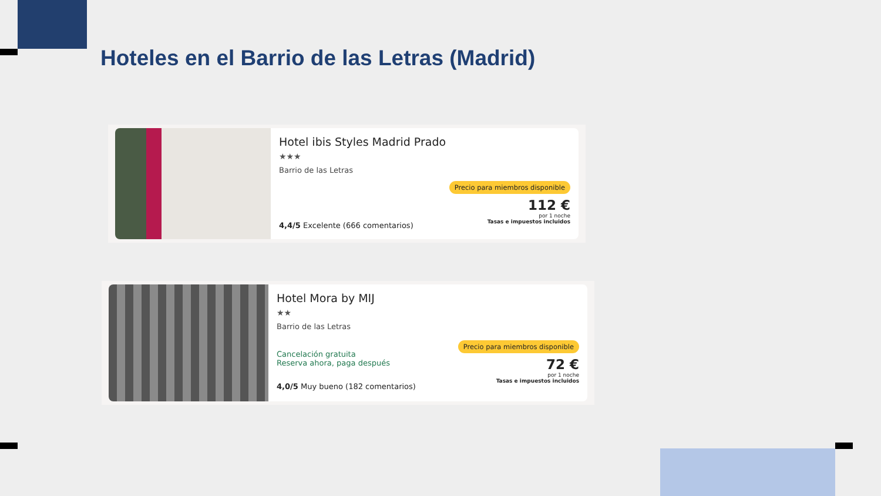Hoteles en el Barrio de las Letras (Madrid)
Hotel ibis Styles Madrid Prado
★★★
Barrio de las Letras
Precio para miembros disponible
112 €
por 1 noche
Tasas e impuestos incluidos
4,4/5 Excelente (666 comentarios)
Hotel Mora by MIJ
★★
Barrio de las Letras
Precio para miembros disponible
72 €
por 1 noche
Tasas e impuestos incluidos
Cancelación gratuita
Reserva ahora, paga después
4,0/5 Muy bueno (182 comentarios)